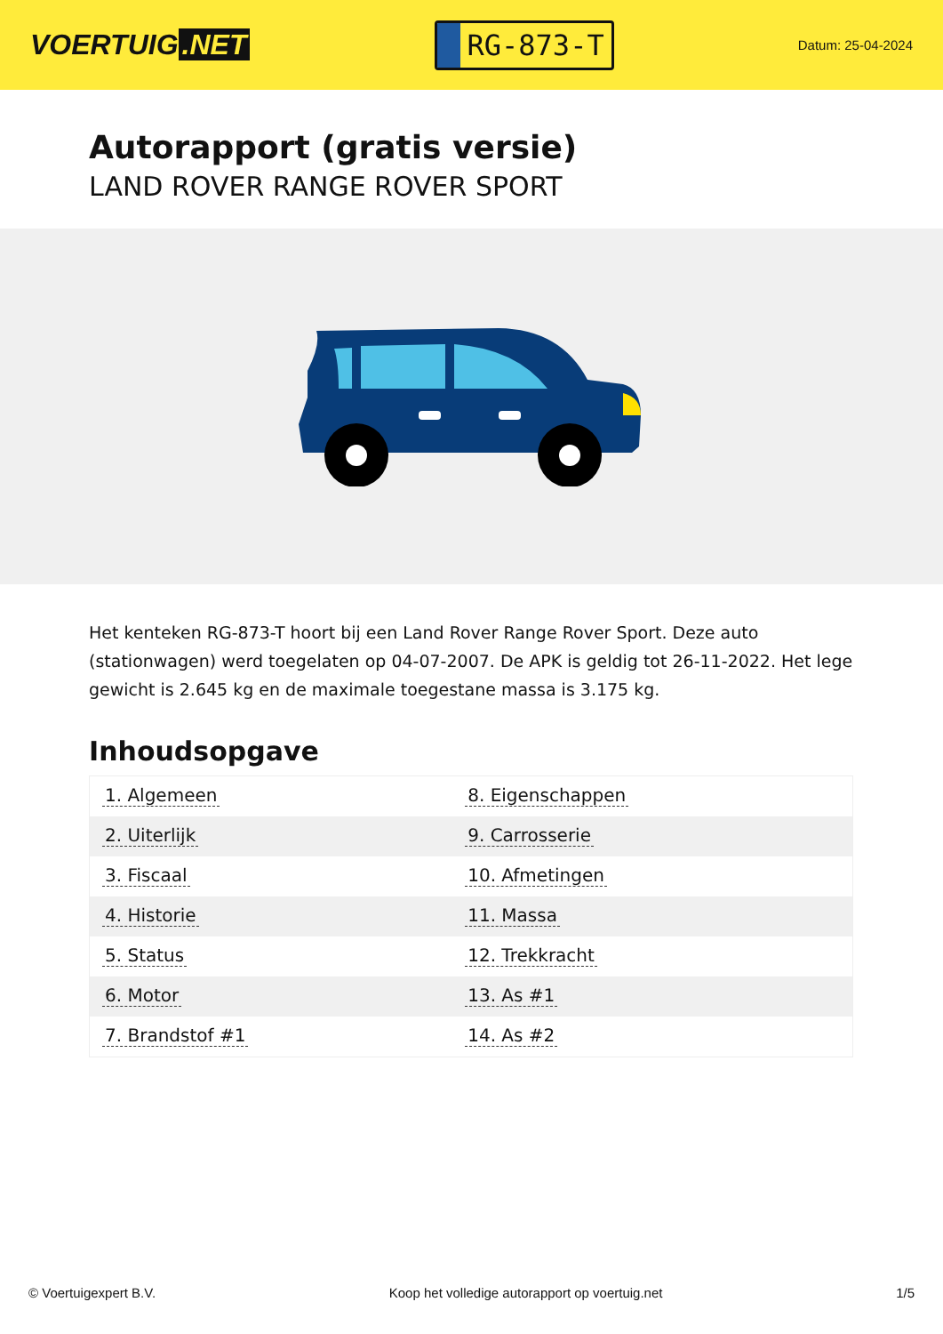VOERTUIG.NET
RG-873-T
Datum: 25-04-2024
Autorapport (gratis versie)
LAND ROVER RANGE ROVER SPORT
Het kenteken RG-873-T hoort bij een Land Rover Range Rover Sport. Deze auto (stationwagen) werd toegelaten op 04-07-2007. De APK is geldig tot 26-11-2022. Het lege gewicht is 2.645 kg en de maximale toegestane massa is 3.175 kg.
Inhoudsopgave
| 1. Algemeen | 8. Eigenschappen |
| 2. Uiterlijk | 9. Carrosserie |
| 3. Fiscaal | 10. Afmetingen |
| 4. Historie | 11. Massa |
| 5. Status | 12. Trekkracht |
| 6. Motor | 13. As #1 |
| 7. Brandstof #1 | 14. As #2 |
© Voertuigexpert B.V. Koop het volledige autorapport op voertuig.net 1/5